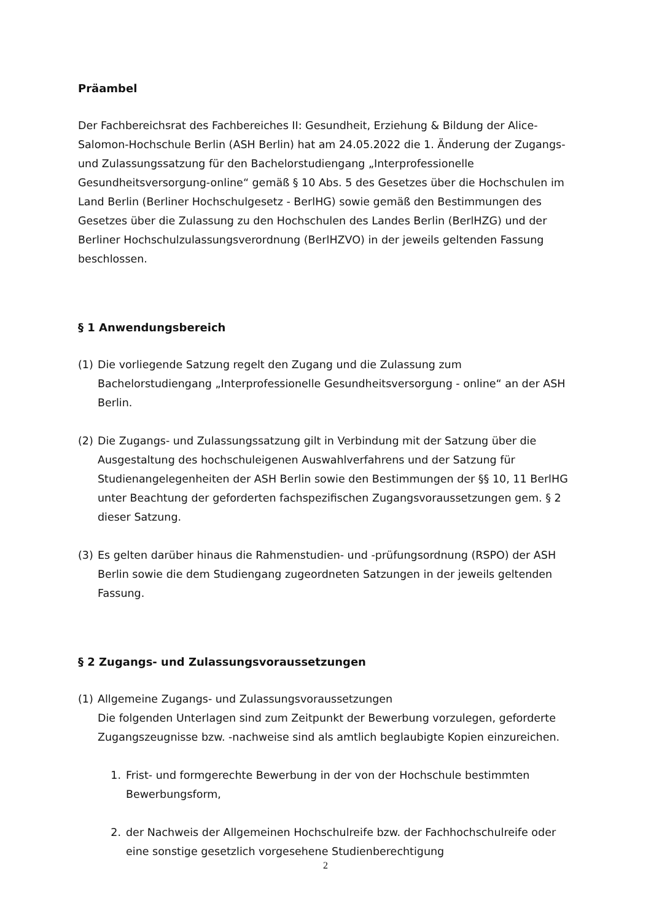Präambel
Der Fachbereichsrat des Fachbereiches II: Gesundheit, Erziehung & Bildung der Alice-Salomon-Hochschule Berlin (ASH Berlin) hat am 24.05.2022 die 1. Änderung der Zugangs- und Zulassungssatzung für den Bachelorstudiengang „Interprofessionelle Gesundheitsversorgung-online“ gemäß § 10 Abs. 5 des Gesetzes über die Hochschulen im Land Berlin (Berliner Hochschulgesetz - BerlHG) sowie gemäß den Bestimmungen des Gesetzes über die Zulassung zu den Hochschulen des Landes Berlin (BerlHZG) und der Berliner Hochschulzulassungsverordnung (BerlHZVO) in der jeweils geltenden Fassung beschlossen.
§ 1 Anwendungsbereich
(1) Die vorliegende Satzung regelt den Zugang und die Zulassung zum Bachelorstudiengang „Interprofessionelle Gesundheitsversorgung - online“ an der ASH Berlin.
(2) Die Zugangs- und Zulassungssatzung gilt in Verbindung mit der Satzung über die Ausgestaltung des hochschuleigenen Auswahlverfahrens und der Satzung für Studienangelegenheiten der ASH Berlin sowie den Bestimmungen der §§ 10, 11 BerlHG unter Beachtung der geforderten fachspezifischen Zugangsvoraussetzungen gem. § 2 dieser Satzung.
(3) Es gelten darüber hinaus die Rahmenstudien- und -prüfungsordnung (RSPO) der ASH Berlin sowie die dem Studiengang zugeordneten Satzungen in der jeweils geltenden Fassung.
§ 2 Zugangs- und Zulassungsvoraussetzungen
(1) Allgemeine Zugangs- und Zulassungsvoraussetzungen
Die folgenden Unterlagen sind zum Zeitpunkt der Bewerbung vorzulegen, geforderte Zugangszeugnisse bzw. -nachweise sind als amtlich beglaubigte Kopien einzureichen.
1. Frist- und formgerechte Bewerbung in der von der Hochschule bestimmten Bewerbungsform,
2. der Nachweis der Allgemeinen Hochschulreife bzw. der Fachhochschulreife oder eine sonstige gesetzlich vorgesehene Studienberechtigung
2